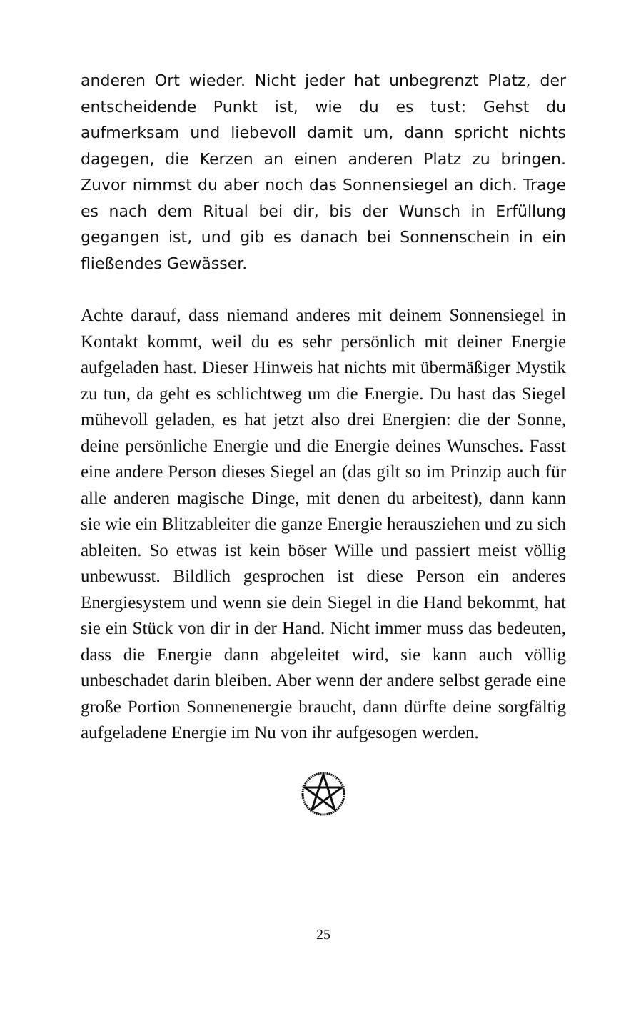anderen Ort wieder. Nicht jeder hat unbegrenzt Platz, der entscheidende Punkt ist, wie du es tust: Gehst du aufmerksam und liebevoll damit um, dann spricht nichts dagegen, die Kerzen an einen anderen Platz zu bringen. Zuvor nimmst du aber noch das Sonnensiegel an dich. Trage es nach dem Ritual bei dir, bis der Wunsch in Erfüllung gegangen ist, und gib es danach bei Sonnenschein in ein fließendes Gewässer.
Achte darauf, dass niemand anderes mit deinem Sonnensiegel in Kontakt kommt, weil du es sehr persönlich mit deiner Energie aufgeladen hast. Dieser Hinweis hat nichts mit übermäßiger Mystik zu tun, da geht es schlichtweg um die Energie. Du hast das Siegel mühevoll geladen, es hat jetzt also drei Energien: die der Sonne, deine persönliche Energie und die Energie deines Wunsches. Fasst eine andere Person dieses Siegel an (das gilt so im Prinzip auch für alle anderen magische Dinge, mit denen du arbeitest), dann kann sie wie ein Blitzableiter die ganze Energie herausziehen und zu sich ableiten. So etwas ist kein böser Wille und passiert meist völlig unbewusst. Bildlich gesprochen ist diese Person ein anderes Energiesystem und wenn sie dein Siegel in die Hand bekommt, hat sie ein Stück von dir in der Hand. Nicht immer muss das bedeuten, dass die Energie dann abgeleitet wird, sie kann auch völlig unbeschadet darin bleiben. Aber wenn der andere selbst gerade eine große Portion Sonnenenergie braucht, dann dürfte deine sorgfältig aufgeladene Energie im Nu von ihr aufgesogen werden.
25